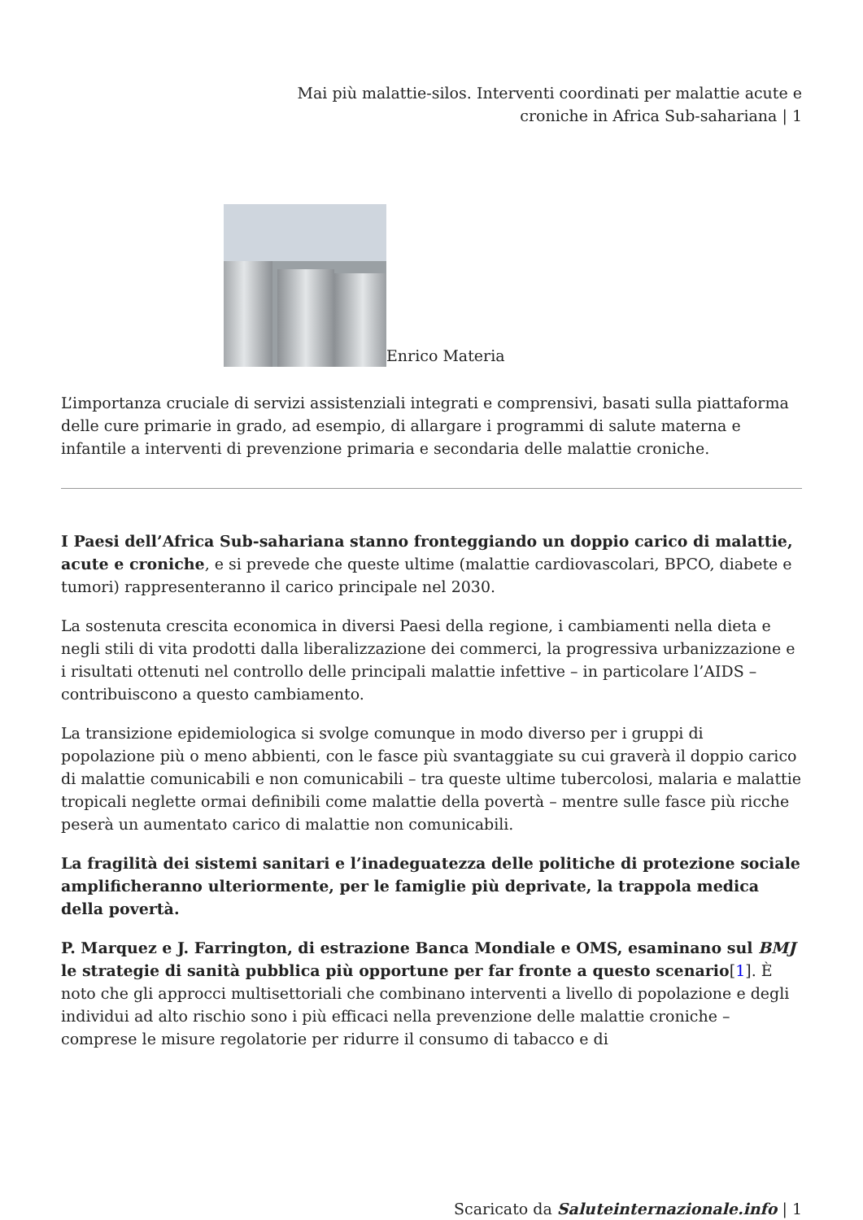Mai più malattie-silos. Interventi coordinati per malattie acute e
croniche in Africa Sub-sahariana | 1
Enrico Materia
L’importanza cruciale di servizi assistenziali integrati e comprensivi, basati sulla piattaforma delle cure primarie in grado, ad esempio, di allargare i programmi di salute materna e infantile a interventi di prevenzione primaria e secondaria delle malattie croniche.
I Paesi dell’Africa Sub-sahariana stanno fronteggiando un doppio carico di malattie, acute e croniche, e si prevede che queste ultime (malattie cardiovascolari, BPCO, diabete e tumori) rappresenteranno il carico principale nel 2030.
La sostenuta crescita economica in diversi Paesi della regione, i cambiamenti nella dieta e negli stili di vita prodotti dalla liberalizzazione dei commerci, la progressiva urbanizzazione e i risultati ottenuti nel controllo delle principali malattie infettive – in particolare l’AIDS – contribuiscono a questo cambiamento.
La transizione epidemiologica si svolge comunque in modo diverso per i gruppi di popolazione più o meno abbienti, con le fasce più svantaggiate su cui graverà il doppio carico di malattie comunicabili e non comunicabili – tra queste ultime tubercolosi, malaria e malattie tropicali neglette ormai definibili come malattie della povertà – mentre sulle fasce più ricche peserà un aumentato carico di malattie non comunicabili.
La fragilità dei sistemi sanitari e l’inadeguatezza delle politiche di protezione sociale amplificheranno ulteriormente, per le famiglie più deprivate, la trappola medica della povertà.
P. Marquez e J. Farrington, di estrazione Banca Mondiale e OMS, esaminano sul BMJ le strategie di sanità pubblica più opportune per far fronte a questo scenario[1]. È noto che gli approcci multisettoriali che combinano interventi a livello di popolazione e degli individui ad alto rischio sono i più efficaci nella prevenzione delle malattie croniche – comprese le misure regolatorie per ridurre il consumo di tabacco e di
Scaricato da Saluteinternazionale.info | 1